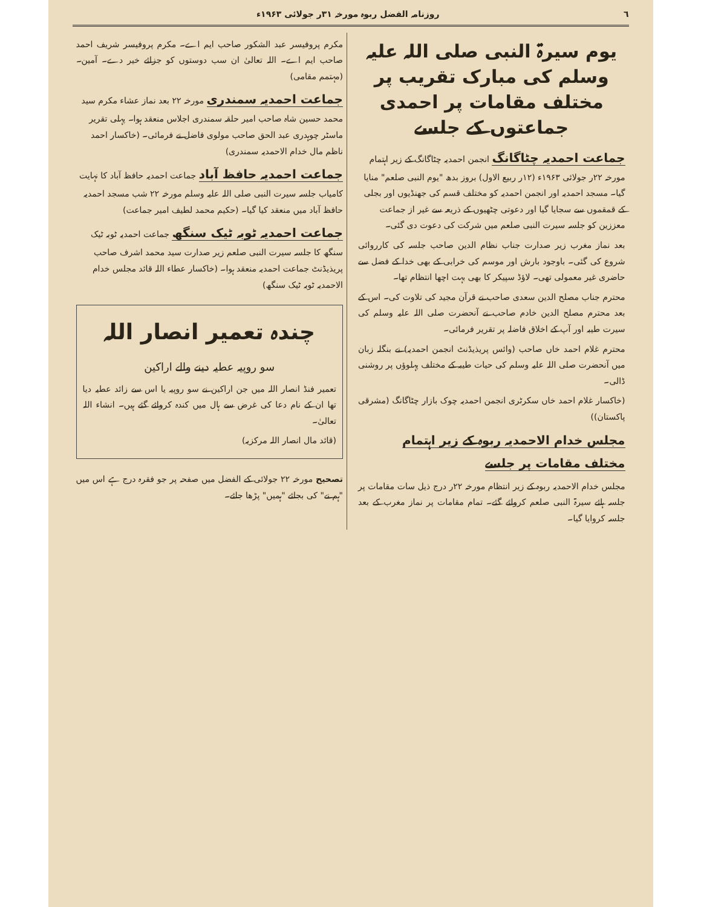٦ روزنامہ الفضل ربوہ مورخہ ۳۱ر جولائی ۱۹۶۳ء
یوم سیرۃ النبی صلی اللہ علیہ وسلم کی مبارک تقریب پر
مختلف مقامات پر احمدی جماعتوں کے جلسے
جماعت احمدیہ چٹاگانگ
انجمن احمدیہ چٹاگانگ کے زیر اہتمام مورخہ ۲۲ر جولائی ۱۹۶۳ء (۱۲ر ربیع الاول) بروز بدھ "یوم النبی صلعم" منایا گیا۔ مسجد احمدیہ اور انجمن احمدیہ کو مختلف قسم کی جھنڈیوں اور بجلی کے قمقموں سے سجایا گیا اور دعوتی چٹھیوں کے ذریعہ سے غیر از جماعت معززین کو جلسہ سیرت النبی صلعم میں شرکت کی دعوت دی گئی۔
بعد نماز مغرب زیر صدارت جناب نظام الدین صاحب جلسہ کی کارروائی شروع کی گئی۔ باوجود بارش اور موسم کی خرابی کے بھی خدا کے فضل سے حاضری غیر معمولی تھی۔ لاؤڈ سپیکر کا بھی بہت اچھا انتظام تھا۔
محترم جناب مصلح الدین سعدی صاحب نے قرآن مجید کی تلاوت کی۔ اس کے بعد محترم مصلح الدین خادم صاحب نے آنحضرت صلی اللہ علیہ وسلم کی سیرت طیبہ اور آپ کے اخلاق فاضلہ پر تقریر فرمائی۔
محترم غلام احمد خاں صاحب (وائس پریذیڈنٹ انجمن احمدیہ) نے بنگلہ زبان میں آنحضرت صلی اللہ علیہ وسلم کی حیات طیبہ کے مختلف پہلوؤں پر روشنی ڈالی۔
(خاکسار غلام احمد خاں سکرٹری انجمن احمدیہ چوک بازار چٹاگانگ (مشرقی پاکستان))
مجلس خدام الاحمدیہ ربوہ کے زیر اہتمام مختلف مقامات پر جلسے
مجلس خدام الاحمدیہ ربوہ کے زیر انتظام مورخہ ۲۲ر درج ذیل سات مقامات پر جلسہ ہائے سیرۃ النبی صلعم کروائے گئے۔ تمام مقامات پر نماز مغرب کے بعد جلسہ کروایا گیا۔
مکرم پروفیسر عبد الشکور صاحب ایم اے۔ مکرم پروفیسر شریف احمد صاحب ایم اے۔ اللہ تعالیٰ ان سب دوستوں کو جزائے خیر دے۔ آمین۔ (مہتمم مقامی)
جماعت احمدیہ سمندری
مورخہ ۲۲ بعد نماز عشاء مکرم سید محمد حسین شاہ صاحب امیر حلقہ سمندری اجلاس منعقد ہوا۔ پہلی تقریر ماسٹر چوہدری عبد الحق صاحب مولوی فاضل نے فرمائی۔ (خاکسار احمد ناظم مال خدام الاحمدیہ سمندری)
جماعت احمدیہ حافظ آباد
جماعت احمدیہ حافظ آباد کا نہایت کامیاب جلسہ سیرت النبی صلی اللہ علیہ وسلم مورخہ ۲۲ شب مسجد احمدیہ حافظ آباد میں منعقد کیا گیا۔ (حکیم محمد لطیف امیر جماعت)
جماعت احمدیہ ٹوبہ ٹیک سنگھ
جماعت احمدیہ ٹوبہ ٹیک سنگھ کا جلسہ سیرت النبی صلعم زیر صدارت سید محمد اشرف صاحب پریذیڈنٹ جماعت احمدیہ منعقد ہوا۔ (خاکسار عطاء اللہ قائد مجلس خدام الاحمدیہ ٹوبہ ٹیک سنگھ)
چندہ تعمیر انصار اللہ
سو روپیہ عطیہ دینے والے اراکین
تعمیر فنڈ انصار اللہ میں جن اراکین نے سو روپیہ یا اس سے زائد عطیہ دیا تھا ان کے نام دعا کی غرض سے ہال میں کندہ کروائے گئے ہیں۔ انشاء اللہ تعالیٰ۔
(قائد مال انصار اللہ مرکزیہ)
تصحیح مورخہ ۲۲ جولائی کے الفضل میں صفحہ پر جو فقرہ درج ہے اس میں "ہم نے" کی بجائے "ہمیں" پڑھا جائے۔